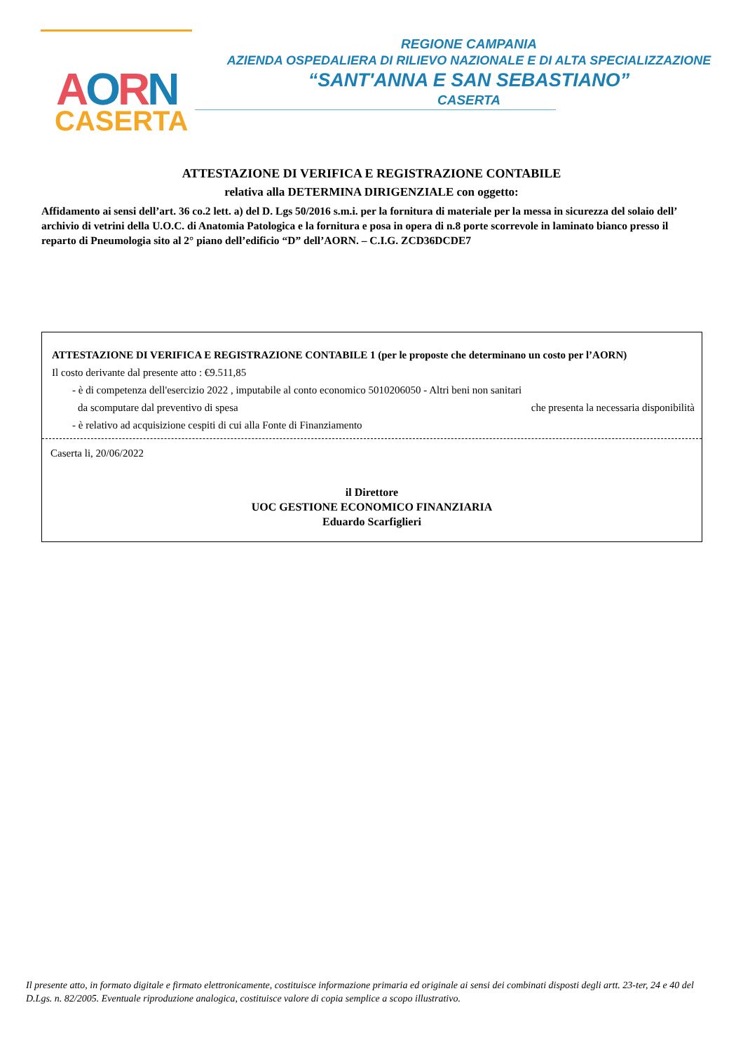AORN
CASERTA
REGIONE CAMPANIA
AZIENDA OSPEDALIERA DI RILIEVO NAZIONALE E DI ALTA SPECIALIZZAZIONE
“SANT'ANNA E SAN SEBASTIANO”
CASERTA
ATTESTAZIONE DI VERIFICA E REGISTRAZIONE CONTABILE
relativa alla DETERMINA DIRIGENZIALE con oggetto:
Affidamento ai sensi dell’art. 36 co.2 lett. a) del D. Lgs 50/2016 s.m.i. per la fornitura di materiale per la messa in sicurezza del solaio dell’ archivio di vetrini della U.O.C. di Anatomia Patologica e la fornitura e posa in opera di n.8 porte scorrevole in laminato bianco presso il reparto di Pneumologia sito al 2° piano dell’edificio “D” dell’AORN. – C.I.G. ZCD36DCDE7
ATTESTAZIONE DI VERIFICA E REGISTRAZIONE CONTABILE 1 (per le proposte che determinano un costo per l’AORN)
Il costo derivante dal presente atto : €9.511,85
- è di competenza dell'esercizio 2022 , imputabile al conto economico 5010206050 - Altri beni non sanitari
da scomputare dal preventivo di spesa che presenta la necessaria disponibilità
- è relativo ad acquisizione cespiti di cui alla Fonte di Finanziamento
Caserta li, 20/06/2022
il Direttore
UOC GESTIONE ECONOMICO FINANZIARIA
Eduardo Scarfiglieri
Il presente atto, in formato digitale e firmato elettronicamente, costituisce informazione primaria ed originale ai sensi dei combinati disposti degli artt. 23-ter, 24 e 40 del D.Lgs. n. 82/2005. Eventuale riproduzione analogica, costituisce valore di copia semplice a scopo illustrativo.